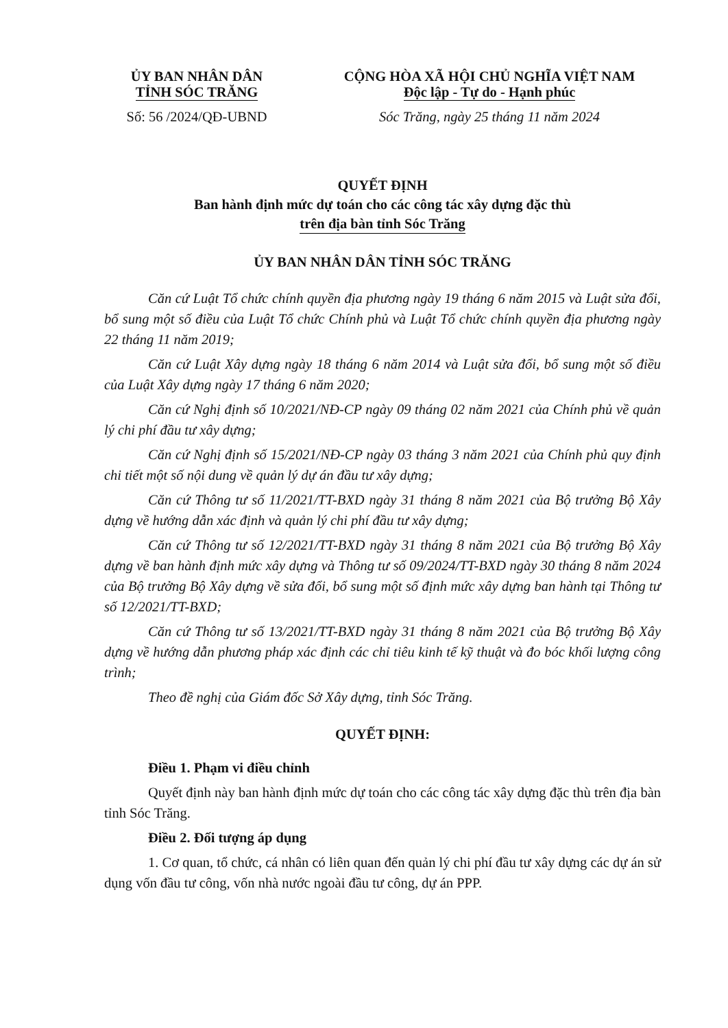ỦY BAN NHÂN DÂN
TỈNH SÓC TRĂNG
Số: 56 /2024/QĐ-UBND
CỘNG HÒA XÃ HỘI CHỦ NGHĨA VIỆT NAM
Độc lập - Tự do - Hạnh phúc
Sóc Trăng, ngày 25 tháng 11 năm 2024
QUYẾT ĐỊNH
Ban hành định mức dự toán cho các công tác xây dựng đặc thù
trên địa bàn tỉnh Sóc Trăng
ỦY BAN NHÂN DÂN TỈNH SÓC TRĂNG
Căn cứ Luật Tổ chức chính quyền địa phương ngày 19 tháng 6 năm 2015 và Luật sửa đổi, bổ sung một số điều của Luật Tổ chức Chính phủ và Luật Tổ chức chính quyền địa phương ngày 22 tháng 11 năm 2019;
Căn cứ Luật Xây dựng ngày 18 tháng 6 năm 2014 và Luật sửa đổi, bổ sung một số điều của Luật Xây dựng ngày 17 tháng 6 năm 2020;
Căn cứ Nghị định số 10/2021/NĐ-CP ngày 09 tháng 02 năm 2021 của Chính phủ về quản lý chi phí đầu tư xây dựng;
Căn cứ Nghị định số 15/2021/NĐ-CP ngày 03 tháng 3 năm 2021 của Chính phủ quy định chi tiết một số nội dung về quản lý dự án đầu tư xây dựng;
Căn cứ Thông tư số 11/2021/TT-BXD ngày 31 tháng 8 năm 2021 của Bộ trưởng Bộ Xây dựng về hướng dẫn xác định và quản lý chi phí đầu tư xây dựng;
Căn cứ Thông tư số 12/2021/TT-BXD ngày 31 tháng 8 năm 2021 của Bộ trưởng Bộ Xây dựng về ban hành định mức xây dựng và Thông tư số 09/2024/TT-BXD ngày 30 tháng 8 năm 2024 của Bộ trưởng Bộ Xây dựng về sửa đổi, bổ sung một số định mức xây dựng ban hành tại Thông tư số 12/2021/TT-BXD;
Căn cứ Thông tư số 13/2021/TT-BXD ngày 31 tháng 8 năm 2021 của Bộ trưởng Bộ Xây dựng về hướng dẫn phương pháp xác định các chỉ tiêu kinh tế kỹ thuật và đo bóc khối lượng công trình;
Theo đề nghị của Giám đốc Sở Xây dựng, tỉnh Sóc Trăng.
QUYẾT ĐỊNH:
Điều 1. Phạm vi điều chỉnh
Quyết định này ban hành định mức dự toán cho các công tác xây dựng đặc thù trên địa bàn tỉnh Sóc Trăng.
Điều 2. Đối tượng áp dụng
1. Cơ quan, tổ chức, cá nhân có liên quan đến quản lý chi phí đầu tư xây dựng các dự án sử dụng vốn đầu tư công, vốn nhà nước ngoài đầu tư công, dự án PPP.